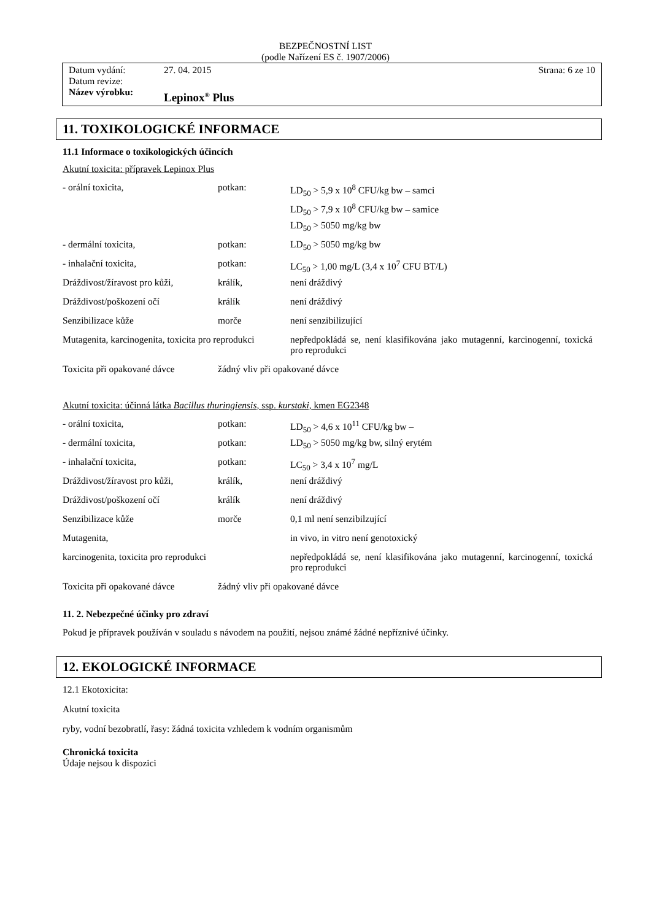BEZPEČNOSTNÍ LIST
(podle Nařízení ES č. 1907/2006)
Datum vydání: 27. 04. 2015 Strana: 6 ze 10
Datum revize:
Název výrobku: Lepinox<sup>®</sup> Plus
11. TOXIKOLOGICKÉ INFORMACE
11.1 Informace o toxikologických účincích
Akutní toxicita: přípravek Lepinox Plus
| - orální toxicita, | potkan: | LD<sub>50</sub> > 5,9 x 10<sup>8</sup> CFU/kg bw – samci |
| | | LD<sub>50</sub> > 7,9 x 10<sup>8</sup> CFU/kg bw – samice |
| | | LD<sub>50</sub> > 5050 mg/kg bw |
| - dermální toxicita, | potkan: | LD<sub>50</sub> > 5050 mg/kg bw |
| - inhalační toxicita, | potkan: | LC<sub>50</sub> > 1,00 mg/L (3,4 x 10<sup>7</sup> CFU BT/L) |
| Dráždivost/žíravost pro kůži, | králík, | není dráždivý |
| Dráždivost/poškození očí | králík | není dráždivý |
| Senzibilizace kůže | morče | není senzibilizující |
| Mutagenita, karcinogenita, toxicita pro reprodukci | | nepředpokládá se, není klasifikována jako mutagenní, karcinogenní, toxická pro reprodukci |
| Toxicita při opakované dávce | žádný vliv při opakované dávce | |
Akutní toxicita: účinná látka Bacillus thuringiensis, ssp. kurstaki, kmen EG2348
| - orální toxicita, | potkan: | LD<sub>50</sub> > 4,6 x 10<sup>11</sup> CFU/kg bw – |
| - dermální toxicita, | potkan: | LD<sub>50</sub> > 5050 mg/kg bw, silný erytém |
| - inhalační toxicita, | potkan: | LC<sub>50</sub> > 3,4 x 10<sup>7</sup> mg/L |
| Dráždivost/žíravost pro kůži, | králík, | není dráždivý |
| Dráždivost/poškození očí | králík | není dráždivý |
| Senzibilizace kůže | morče | 0,1 ml není senzibilzující |
| Mutagenita, | | in vivo, in vitro není genotoxický |
| karcinogenita, toxicita pro reprodukci | | nepředpokládá se, není klasifikována jako mutagenní, karcinogenní, toxická pro reprodukci |
| Toxicita při opakované dávce | žádný vliv při opakované dávce | |
11. 2. Nebezpečné účinky pro zdraví
Pokud je přípravek používán v souladu s návodem na použití, nejsou známé žádné nepříznivé účinky.
12. EKOLOGICKÉ INFORMACE
12.1 Ekotoxicita:
Akutní toxicita
ryby, vodní bezobratlí, řasy: žádná toxicita vzhledem k vodním organismům
Chronická toxicita
Údaje nejsou k dispozici